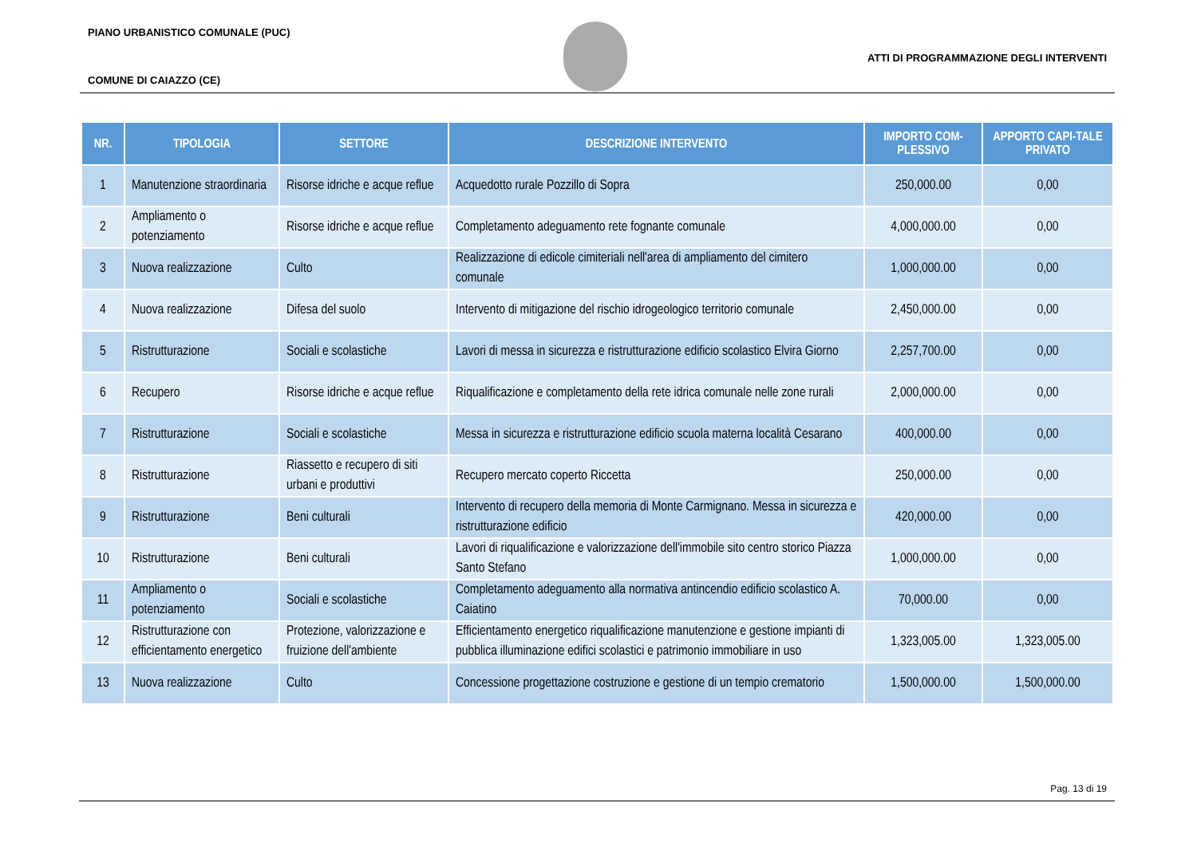PIANO URBANISTICO COMUNALE (PUC)
ATTI DI PROGRAMMAZIONE DEGLI INTERVENTI
COMUNE DI CAIAZZO (CE)
| NR. | TIPOLOGIA | SETTORE | DESCRIZIONE INTERVENTO | IMPORTO COM-PLESSIVO | APPORTO CAPI-TALE PRIVATO |
| --- | --- | --- | --- | --- | --- |
| 1 | Manutenzione straordinaria | Risorse idriche e acque reflue | Acquedotto rurale Pozzillo di Sopra | 250,000.00 | 0,00 |
| 2 | Ampliamento o potenziamento | Risorse idriche e acque reflue | Completamento adeguamento rete fognante comunale | 4,000,000.00 | 0,00 |
| 3 | Nuova realizzazione | Culto | Realizzazione di edicole cimiteriali nell'area di ampliamento del cimitero comunale | 1,000,000.00 | 0,00 |
| 4 | Nuova realizzazione | Difesa del suolo | Intervento di mitigazione del rischio idrogeologico territorio comunale | 2,450,000.00 | 0,00 |
| 5 | Ristrutturazione | Sociali e scolastiche | Lavori di messa in sicurezza e ristrutturazione edificio scolastico Elvira Giorno | 2,257,700.00 | 0,00 |
| 6 | Recupero | Risorse idriche e acque reflue | Riqualificazione e completamento della rete idrica comunale nelle zone rurali | 2,000,000.00 | 0,00 |
| 7 | Ristrutturazione | Sociali e scolastiche | Messa in sicurezza e ristrutturazione edificio scuola materna località Cesarano | 400,000.00 | 0,00 |
| 8 | Ristrutturazione | Riassetto e recupero di siti urbani e produttivi | Recupero mercato coperto Riccetta | 250,000.00 | 0,00 |
| 9 | Ristrutturazione | Beni culturali | Intervento di recupero della memoria di Monte Carmignano. Messa in sicurezza e ristrutturazione edificio | 420,000.00 | 0,00 |
| 10 | Ristrutturazione | Beni culturali | Lavori di riqualificazione e valorizzazione dell'immobile sito centro storico Piazza Santo Stefano | 1,000,000.00 | 0,00 |
| 11 | Ampliamento o potenziamento | Sociali e scolastiche | Completamento adeguamento alla normativa antincendio edificio scolastico A. Caiatino | 70,000.00 | 0,00 |
| 12 | Ristrutturazione con efficientamento energetico | Protezione, valorizzazione e fruizione dell'ambiente | Efficientamento energetico riqualificazione manutenzione e gestione impianti di pubblica illuminazione edifici scolastici e patrimonio immobiliare in uso | 1,323,005.00 | 1,323,005.00 |
| 13 | Nuova realizzazione | Culto | Concessione progettazione costruzione e gestione di un tempio crematorio | 1,500,000.00 | 1,500,000.00 |
Pag. 13 di 19